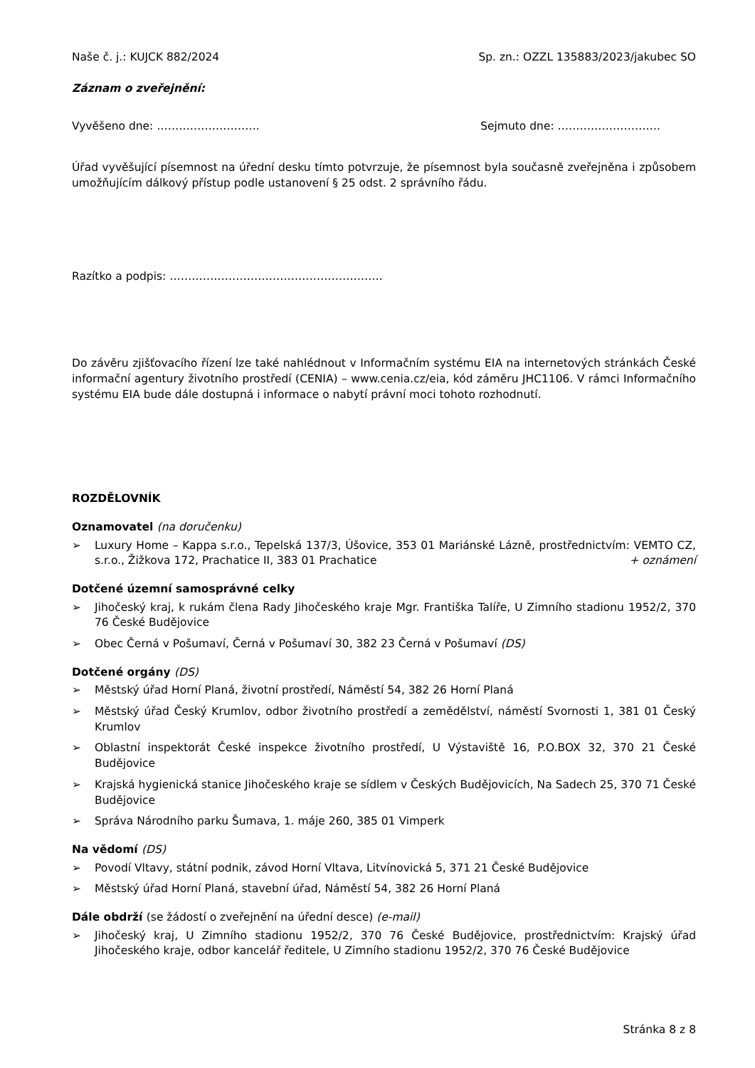Naše č. j.: KUJCK 882/2024 Sp. zn.: OZZL 135883/2023/jakubec SO
Záznam o zveřejnění:
Vyvěšeno dne: ………………………. Sejmuto dne: ……………………….
Úřad vyvěšující písemnost na úřední desku tímto potvrzuje, že písemnost byla současně zveřejněna i způsobem umožňujícím dálkový přístup podle ustanovení § 25 odst. 2 správního řádu.
Razítko a podpis: ………………………………………………….
Do závěru zjišťovacího řízení lze také nahlédnout v Informačním systému EIA na internetových stránkách České informační agentury životního prostředí (CENIA) – www.cenia.cz/eia, kód záměru JHC1106. V rámci Informačního systému EIA bude dále dostupná i informace o nabytí právní moci tohoto rozhodnutí.
ROZDĚLOVNÍK
Oznamovatel (na doručenku)
➢ Luxury Home – Kappa s.r.o., Tepelská 137/3, Úšovice, 353 01 Mariánské Lázně, prostřednictvím: VEMTO CZ, s.r.o., Žižkova 172, Prachatice II, 383 01 Prachatice + oznámení
Dotčené územní samosprávné celky
➢ Jihočeský kraj, k rukám člena Rady Jihočeského kraje Mgr. Františka Talíře, U Zimního stadionu 1952/2, 370 76 České Budějovice
➢ Obec Černá v Pošumaví, Černá v Pošumaví 30, 382 23 Černá v Pošumaví (DS)
Dotčené orgány (DS)
➢ Městský úřad Horní Planá, životní prostředí, Náměstí 54, 382 26 Horní Planá
➢ Městský úřad Český Krumlov, odbor životního prostředí a zemědělství, náměstí Svornosti 1, 381 01 Český Krumlov
➢ Oblastní inspektorát České inspekce životního prostředí, U Výstaviště 16, P.O.BOX 32, 370 21 České Budějovice
➢ Krajská hygienická stanice Jihočeského kraje se sídlem v Českých Budějovicích, Na Sadech 25, 370 71 České Budějovice
➢ Správa Národního parku Šumava, 1. máje 260, 385 01 Vimperk
Na vědomí (DS)
➢ Povodí Vltavy, státní podnik, závod Horní Vltava, Litvínovická 5, 371 21 České Budějovice
➢ Městský úřad Horní Planá, stavební úřad, Náměstí 54, 382 26 Horní Planá
Dále obdrží (se žádostí o zveřejnění na úřední desce) (e-mail)
➢ Jihočeský kraj, U Zimního stadionu 1952/2, 370 76 České Budějovice, prostřednictvím: Krajský úřad Jihočeského kraje, odbor kancelář ředitele, U Zimního stadionu 1952/2, 370 76 České Budějovice
Stránka 8 z 8